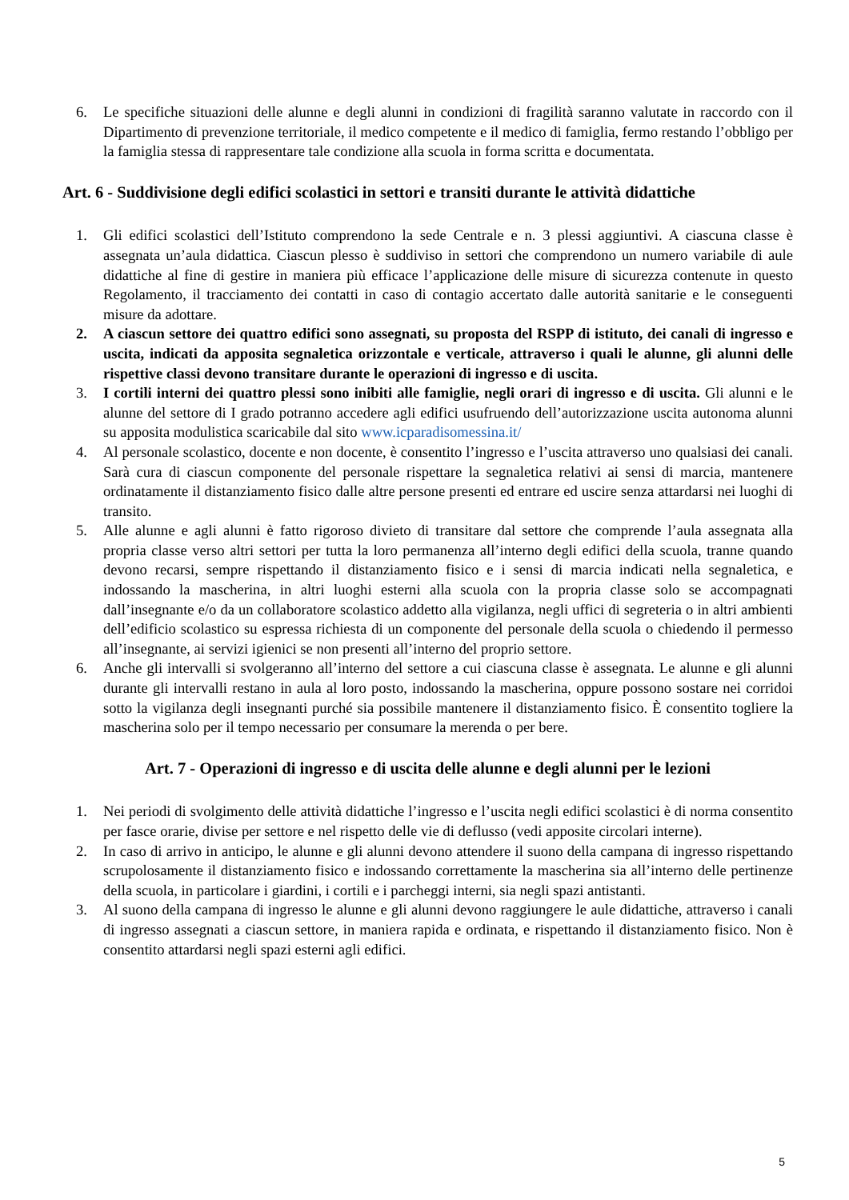6. Le specifiche situazioni delle alunne e degli alunni in condizioni di fragilità saranno valutate in raccordo con il Dipartimento di prevenzione territoriale, il medico competente e il medico di famiglia, fermo restando l’obbligo per la famiglia stessa di rappresentare tale condizione alla scuola in forma scritta e documentata.
Art. 6 - Suddivisione degli edifici scolastici in settori e transiti durante le attività didattiche
1. Gli edifici scolastici dell’Istituto comprendono la sede Centrale e n. 3 plessi aggiuntivi. A ciascuna classe è assegnata un’aula didattica. Ciascun plesso è suddiviso in settori che comprendono un numero variabile di aule didattiche al fine di gestire in maniera più efficace l’applicazione delle misure di sicurezza contenute in questo Regolamento, il tracciamento dei contatti in caso di contagio accertato dalle autorità sanitarie e le conseguenti misure da adottare.
2. A ciascun settore dei quattro edifici sono assegnati, su proposta del RSPP di istituto, dei canali di ingresso e uscita, indicati da apposita segnaletica orizzontale e verticale, attraverso i quali le alunne, gli alunni delle rispettive classi devono transitare durante le operazioni di ingresso e di uscita.
3. I cortili interni dei quattro plessi sono inibiti alle famiglie, negli orari di ingresso e di uscita. Gli alunni e le alunne del settore di I grado potranno accedere agli edifici usufruendo dell’autorizzazione uscita autonoma alunni su apposita modulistica scaricabile dal sito www.icparadisomessina.it/
4. Al personale scolastico, docente e non docente, è consentito l’ingresso e l’uscita attraverso uno qualsiasi dei canali. Sarà cura di ciascun componente del personale rispettare la segnaletica relativi ai sensi di marcia, mantenere ordinatamente il distanziamento fisico dalle altre persone presenti ed entrare ed uscire senza attardarsi nei luoghi di transito.
5. Alle alunne e agli alunni è fatto rigoroso divieto di transitare dal settore che comprende l’aula assegnata alla propria classe verso altri settori per tutta la loro permanenza all’interno degli edifici della scuola, tranne quando devono recarsi, sempre rispettando il distanziamento fisico e i sensi di marcia indicati nella segnaletica, e indossando la mascherina, in altri luoghi esterni alla scuola con la propria classe solo se accompagnati dall’insegnante e/o da un collaboratore scolastico addetto alla vigilanza, negli uffici di segreteria o in altri ambienti dell’edificio scolastico su espressa richiesta di un componente del personale della scuola o chiedendo il permesso all’insegnante, ai servizi igienici se non presenti all’interno del proprio settore.
6. Anche gli intervalli si svolgeranno all’interno del settore a cui ciascuna classe è assegnata. Le alunne e gli alunni durante gli intervalli restano in aula al loro posto, indossando la mascherina, oppure possono sostare nei corridoi sotto la vigilanza degli insegnanti purché sia possibile mantenere il distanziamento fisico. È consentito togliere la mascherina solo per il tempo necessario per consumare la merenda o per bere.
Art. 7 - Operazioni di ingresso e di uscita delle alunne e degli alunni per le lezioni
1. Nei periodi di svolgimento delle attività didattiche l’ingresso e l’uscita negli edifici scolastici è di norma consentito per fasce orarie, divise per settore e nel rispetto delle vie di deflusso (vedi apposite circolari interne).
2. In caso di arrivo in anticipo, le alunne e gli alunni devono attendere il suono della campana di ingresso rispettando scrupolosamente il distanziamento fisico e indossando correttamente la mascherina sia all’interno delle pertinenze della scuola, in particolare i giardini, i cortili e i parcheggi interni, sia negli spazi antistanti.
3. Al suono della campana di ingresso le alunne e gli alunni devono raggiungere le aule didattiche, attraverso i canali di ingresso assegnati a ciascun settore, in maniera rapida e ordinata, e rispettando il distanziamento fisico. Non è consentito attardarsi negli spazi esterni agli edifici.
5